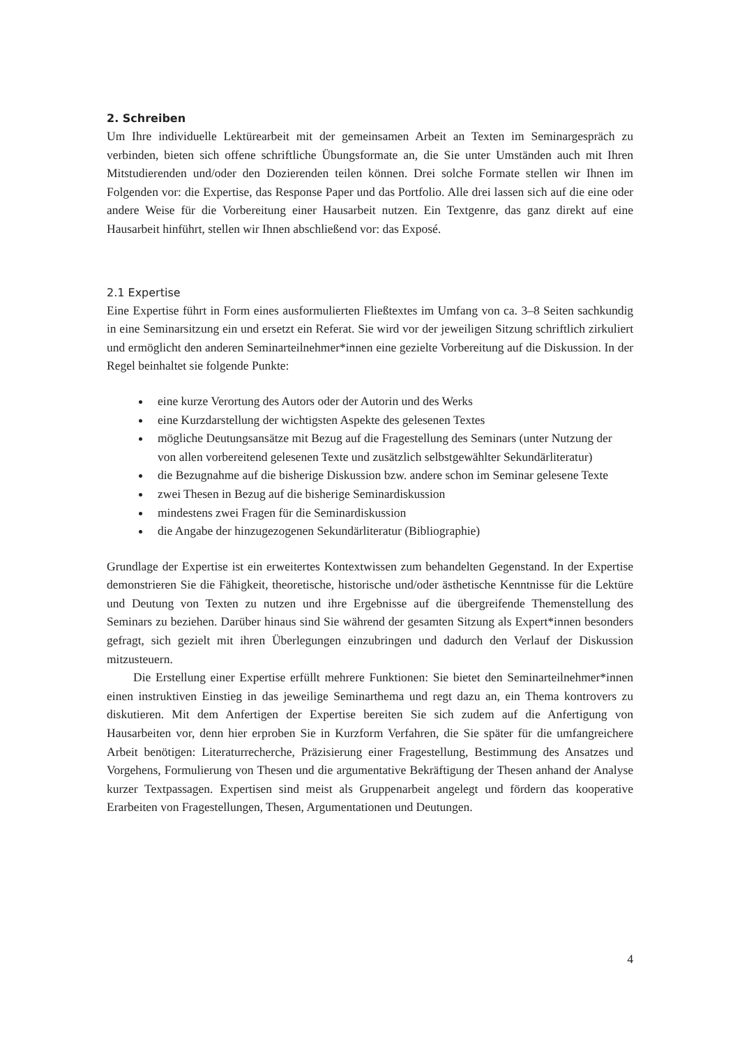2. Schreiben
Um Ihre individuelle Lektürearbeit mit der gemeinsamen Arbeit an Texten im Seminargespräch zu verbinden, bieten sich offene schriftliche Übungsformate an, die Sie unter Umständen auch mit Ihren Mitstudierenden und/oder den Dozierenden teilen können. Drei solche Formate stellen wir Ihnen im Folgenden vor: die Expertise, das Response Paper und das Portfolio. Alle drei lassen sich auf die eine oder andere Weise für die Vorbereitung einer Hausarbeit nutzen. Ein Textgenre, das ganz direkt auf eine Hausarbeit hinführt, stellen wir Ihnen abschließend vor: das Exposé.
2.1 Expertise
Eine Expertise führt in Form eines ausformulierten Fließtextes im Umfang von ca. 3–8 Seiten sachkundig in eine Seminarsitzung ein und ersetzt ein Referat. Sie wird vor der jeweiligen Sitzung schriftlich zirkuliert und ermöglicht den anderen Seminarteilnehmer*innen eine gezielte Vorbereitung auf die Diskussion. In der Regel beinhaltet sie folgende Punkte:
eine kurze Verortung des Autors oder der Autorin und des Werks
eine Kurzdarstellung der wichtigsten Aspekte des gelesenen Textes
mögliche Deutungsansätze mit Bezug auf die Fragestellung des Seminars (unter Nutzung der von allen vorbereitend gelesenen Texte und zusätzlich selbstgewählter Sekundärliteratur)
die Bezugnahme auf die bisherige Diskussion bzw. andere schon im Seminar gelesene Texte
zwei Thesen in Bezug auf die bisherige Seminardiskussion
mindestens zwei Fragen für die Seminardiskussion
die Angabe der hinzugezogenen Sekundärliteratur (Bibliographie)
Grundlage der Expertise ist ein erweitertes Kontextwissen zum behandelten Gegenstand. In der Expertise demonstrieren Sie die Fähigkeit, theoretische, historische und/oder ästhetische Kenntnisse für die Lektüre und Deutung von Texten zu nutzen und ihre Ergebnisse auf die übergreifende Themenstellung des Seminars zu beziehen. Darüber hinaus sind Sie während der gesamten Sitzung als Expert*innen besonders gefragt, sich gezielt mit ihren Überlegungen einzubringen und dadurch den Verlauf der Diskussion mitzusteuern.
Die Erstellung einer Expertise erfüllt mehrere Funktionen: Sie bietet den Seminarteilnehmer*innen einen instruktiven Einstieg in das jeweilige Seminarthema und regt dazu an, ein Thema kontrovers zu diskutieren. Mit dem Anfertigen der Expertise bereiten Sie sich zudem auf die Anfertigung von Hausarbeiten vor, denn hier erproben Sie in Kurzform Verfahren, die Sie später für die umfangreichere Arbeit benötigen: Literaturrecherche, Präzisierung einer Fragestellung, Bestimmung des Ansatzes und Vorgehens, Formulierung von Thesen und die argumentative Bekräftigung der Thesen anhand der Analyse kurzer Textpassagen. Expertisen sind meist als Gruppenarbeit angelegt und fördern das kooperative Erarbeiten von Fragestellungen, Thesen, Argumentationen und Deutungen.
4